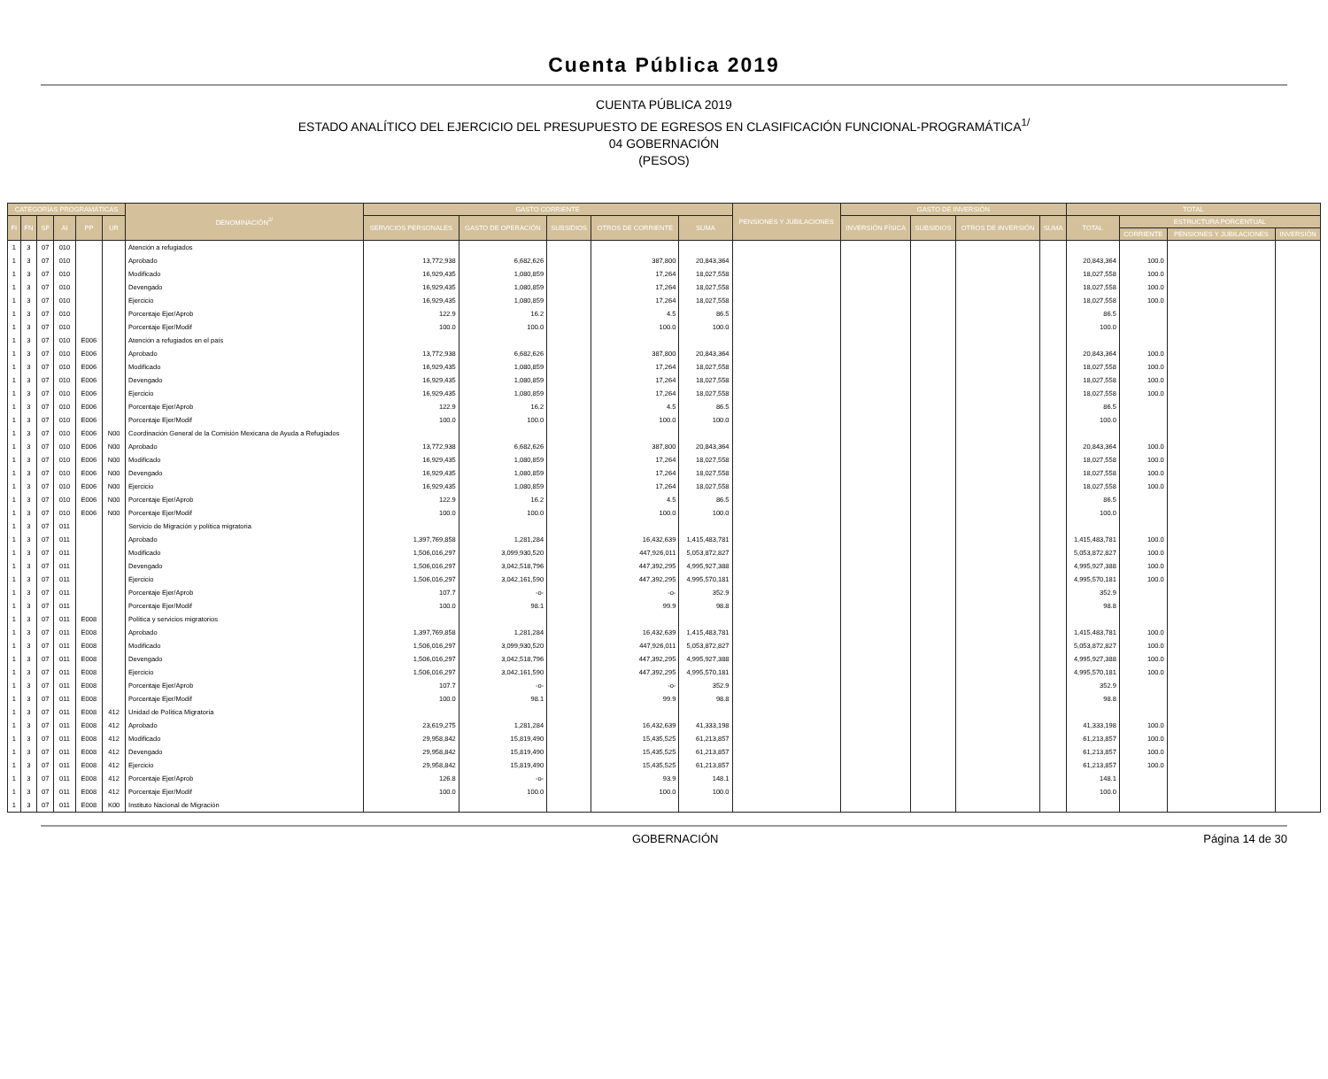Cuenta Pública 2019
CUENTA PÚBLICA 2019
ESTADO ANALÍTICO DEL EJERCICIO DEL PRESUPUESTO DE EGRESOS EN CLASIFICACIÓN FUNCIONAL-PROGRAMÁTICA<sup>1/</sup>
04 GOBERNACIÓN
(PESOS)
| CATEGORÍAS PROGRAMÁTICAS | | | | | | DENOMINACIÓN<sup>2/</sup> | GASTO CORRIENTE | | | | | PENSIONES Y JUBILACIONES | GASTO DE INVERSIÓN | | | | TOTAL | | | |
| --- | --- | --- | --- | --- | --- | --- | --- | --- | --- | --- | --- | --- | --- | --- | --- | --- | --- | --- | --- | --- |
| FI | FN | SF | AI | PP | UR | | SERVICIOS PERSONALES | GASTO DE OPERACIÓN | SUBSIDIOS | OTROS DE CORRIENTE | SUMA | | INVERSIÓN FÍSICA | SUBSIDIOS | OTROS DE INVERSIÓN | SUMA | TOTAL | ESTRUCTURA PORCENTUAL | | |
| | | | | | | | | | | | | | | | | | | CORRIENTE | PENSIONES Y JUBILACIONES | INVERSIÓN |
| 1 | 3 | 07 | 010 | | | Atención a refugiados | | | | | | | | | | | | | | |
| 1 | 3 | 07 | 010 | | | Aprobado | 13,772,938 | 6,682,626 | | 387,800 | 20,843,364 | | | | | | 20,843,364 | 100.0 | | |
| 1 | 3 | 07 | 010 | | | Modificado | 16,929,435 | 1,080,859 | | 17,264 | 18,027,558 | | | | | | 18,027,558 | 100.0 | | |
| 1 | 3 | 07 | 010 | | | Devengado | 16,929,435 | 1,080,859 | | 17,264 | 18,027,558 | | | | | | 18,027,558 | 100.0 | | |
| 1 | 3 | 07 | 010 | | | Ejercicio | 16,929,435 | 1,080,859 | | 17,264 | 18,027,558 | | | | | | 18,027,558 | 100.0 | | |
| 1 | 3 | 07 | 010 | | | Porcentaje Ejer/Aprob | 122.9 | 16.2 | | 4.5 | 86.5 | | | | | | 86.5 | | | |
| 1 | 3 | 07 | 010 | | | Porcentaje Ejer/Modif | 100.0 | 100.0 | | 100.0 | 100.0 | | | | | | 100.0 | | | |
| 1 | 3 | 07 | 010 | E006 | | Atención a refugiados en el país | | | | | | | | | | | | | | |
| 1 | 3 | 07 | 010 | E006 | | Aprobado | 13,772,938 | 6,682,626 | | 387,800 | 20,843,364 | | | | | | 20,843,364 | 100.0 | | |
| 1 | 3 | 07 | 010 | E006 | | Modificado | 16,929,435 | 1,080,859 | | 17,264 | 18,027,558 | | | | | | 18,027,558 | 100.0 | | |
| 1 | 3 | 07 | 010 | E006 | | Devengado | 16,929,435 | 1,080,859 | | 17,264 | 18,027,558 | | | | | | 18,027,558 | 100.0 | | |
| 1 | 3 | 07 | 010 | E006 | | Ejercicio | 16,929,435 | 1,080,859 | | 17,264 | 18,027,558 | | | | | | 18,027,558 | 100.0 | | |
| 1 | 3 | 07 | 010 | E006 | | Porcentaje Ejer/Aprob | 122.9 | 16.2 | | 4.5 | 86.5 | | | | | | 86.5 | | | |
| 1 | 3 | 07 | 010 | E006 | | Porcentaje Ejer/Modif | 100.0 | 100.0 | | 100.0 | 100.0 | | | | | | 100.0 | | | |
| 1 | 3 | 07 | 010 | E006 | N00 | Coordinación General de la Comisión Mexicana de Ayuda a Refugiados | | | | | | | | | | | | | | |
| 1 | 3 | 07 | 010 | E006 | N00 | Aprobado | 13,772,938 | 6,682,626 | | 387,800 | 20,843,364 | | | | | | 20,843,364 | 100.0 | | |
| 1 | 3 | 07 | 010 | E006 | N00 | Modificado | 16,929,435 | 1,080,859 | | 17,264 | 18,027,558 | | | | | | 18,027,558 | 100.0 | | |
| 1 | 3 | 07 | 010 | E006 | N00 | Devengado | 16,929,435 | 1,080,859 | | 17,264 | 18,027,558 | | | | | | 18,027,558 | 100.0 | | |
| 1 | 3 | 07 | 010 | E006 | N00 | Ejercicio | 16,929,435 | 1,080,859 | | 17,264 | 18,027,558 | | | | | | 18,027,558 | 100.0 | | |
| 1 | 3 | 07 | 010 | E006 | N00 | Porcentaje Ejer/Aprob | 122.9 | 16.2 | | 4.5 | 86.5 | | | | | | 86.5 | | | |
| 1 | 3 | 07 | 010 | E006 | N00 | Porcentaje Ejer/Modif | 100.0 | 100.0 | | 100.0 | 100.0 | | | | | | 100.0 | | | |
| 1 | 3 | 07 | 011 | | | Servicio de Migración y política migratoria | | | | | | | | | | | | | | |
| 1 | 3 | 07 | 011 | | | Aprobado | 1,397,769,858 | 1,281,284 | | 16,432,639 | 1,415,483,781 | | | | | | 1,415,483,781 | 100.0 | | |
| 1 | 3 | 07 | 011 | | | Modificado | 1,506,016,297 | 3,099,930,520 | | 447,926,011 | 5,053,872,827 | | | | | | 5,053,872,827 | 100.0 | | |
| 1 | 3 | 07 | 011 | | | Devengado | 1,506,016,297 | 3,042,518,796 | | 447,392,295 | 4,995,927,388 | | | | | | 4,995,927,388 | 100.0 | | |
| 1 | 3 | 07 | 011 | | | Ejercicio | 1,506,016,297 | 3,042,161,590 | | 447,392,295 | 4,995,570,181 | | | | | | 4,995,570,181 | 100.0 | | |
| 1 | 3 | 07 | 011 | | | Porcentaje Ejer/Aprob | 107.7 | -o- | | -o- | 352.9 | | | | | | 352.9 | | | |
| 1 | 3 | 07 | 011 | | | Porcentaje Ejer/Modif | 100.0 | 98.1 | | 99.9 | 98.8 | | | | | | 98.8 | | | |
| 1 | 3 | 07 | 011 | E008 | | Política y servicios migratorios | | | | | | | | | | | | | | |
| 1 | 3 | 07 | 011 | E008 | | Aprobado | 1,397,769,858 | 1,281,284 | | 16,432,639 | 1,415,483,781 | | | | | | 1,415,483,781 | 100.0 | | |
| 1 | 3 | 07 | 011 | E008 | | Modificado | 1,506,016,297 | 3,099,930,520 | | 447,926,011 | 5,053,872,827 | | | | | | 5,053,872,827 | 100.0 | | |
| 1 | 3 | 07 | 011 | E008 | | Devengado | 1,506,016,297 | 3,042,518,796 | | 447,392,295 | 4,995,927,388 | | | | | | 4,995,927,388 | 100.0 | | |
| 1 | 3 | 07 | 011 | E008 | | Ejercicio | 1,506,016,297 | 3,042,161,590 | | 447,392,295 | 4,995,570,181 | | | | | | 4,995,570,181 | 100.0 | | |
| 1 | 3 | 07 | 011 | E008 | | Porcentaje Ejer/Aprob | 107.7 | -o- | | -o- | 352.9 | | | | | | 352.9 | | | |
| 1 | 3 | 07 | 011 | E008 | | Porcentaje Ejer/Modif | 100.0 | 98.1 | | 99.9 | 98.8 | | | | | | 98.8 | | | |
| 1 | 3 | 07 | 011 | E008 | 412 | Unidad de Política Migratoria | | | | | | | | | | | | | | |
| 1 | 3 | 07 | 011 | E008 | 412 | Aprobado | 23,619,275 | 1,281,284 | | 16,432,639 | 41,333,198 | | | | | | 41,333,198 | 100.0 | | |
| 1 | 3 | 07 | 011 | E008 | 412 | Modificado | 29,958,842 | 15,819,490 | | 15,435,525 | 61,213,857 | | | | | | 61,213,857 | 100.0 | | |
| 1 | 3 | 07 | 011 | E008 | 412 | Devengado | 29,958,842 | 15,819,490 | | 15,435,525 | 61,213,857 | | | | | | 61,213,857 | 100.0 | | |
| 1 | 3 | 07 | 011 | E008 | 412 | Ejercicio | 29,958,842 | 15,819,490 | | 15,435,525 | 61,213,857 | | | | | | 61,213,857 | 100.0 | | |
| 1 | 3 | 07 | 011 | E008 | 412 | Porcentaje Ejer/Aprob | 126.8 | -o- | | 93.9 | 148.1 | | | | | | 148.1 | | | |
| 1 | 3 | 07 | 011 | E008 | 412 | Porcentaje Ejer/Modif | 100.0 | 100.0 | | 100.0 | 100.0 | | | | | | 100.0 | | | |
| 1 | 3 | 07 | 011 | E008 | K00 | Instituto Nacional de Migración | | | | | | | | | | | | | | |
GOBERNACIÓN Página 14 de 30